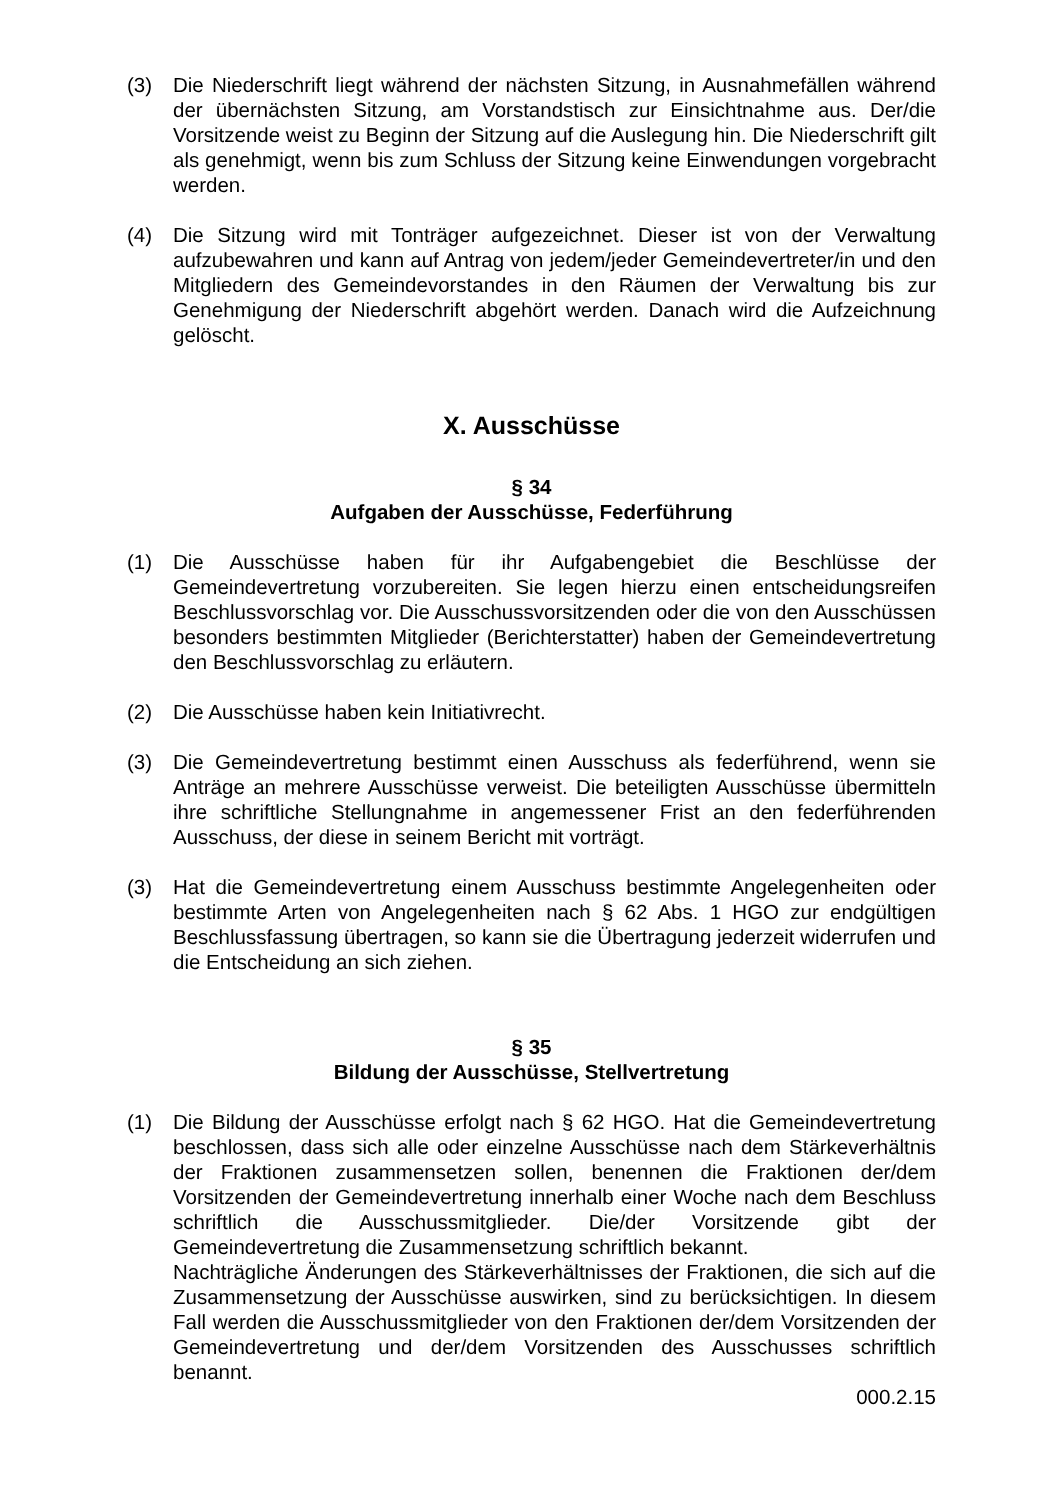(3) Die Niederschrift liegt während der nächsten Sitzung, in Ausnahmefällen während der übernächsten Sitzung, am Vorstandstisch zur Einsichtnahme aus. Der/die Vorsitzende weist zu Beginn der Sitzung auf die Auslegung hin. Die Niederschrift gilt als genehmigt, wenn bis zum Schluss der Sitzung keine Einwendungen vorgebracht werden.
(4) Die Sitzung wird mit Tonträger aufgezeichnet. Dieser ist von der Verwaltung aufzubewahren und kann auf Antrag von jedem/jeder Gemeindevertreter/in und den Mitgliedern des Gemeindevorstandes in den Räumen der Verwaltung bis zur Genehmigung der Niederschrift abgehört werden. Danach wird die Aufzeichnung gelöscht.
X. Ausschüsse
§ 34
Aufgaben der Ausschüsse, Federführung
(1) Die Ausschüsse haben für ihr Aufgabengebiet die Beschlüsse der Gemeindevertretung vorzubereiten. Sie legen hierzu einen entscheidungsreifen Beschlussvorschlag vor. Die Ausschussvorsitzenden oder die von den Ausschüssen besonders bestimmten Mitglieder (Berichterstatter) haben der Gemeindevertretung den Beschlussvorschlag zu erläutern.
(2) Die Ausschüsse haben kein Initiativrecht.
(3) Die Gemeindevertretung bestimmt einen Ausschuss als federführend, wenn sie Anträge an mehrere Ausschüsse verweist. Die beteiligten Ausschüsse übermitteln ihre schriftliche Stellungnahme in angemessener Frist an den federführenden Ausschuss, der diese in seinem Bericht mit vorträgt.
(3) Hat die Gemeindevertretung einem Ausschuss bestimmte Angelegenheiten oder bestimmte Arten von Angelegenheiten nach § 62 Abs. 1 HGO zur endgültigen Beschlussfassung übertragen, so kann sie die Übertragung jederzeit widerrufen und die Entscheidung an sich ziehen.
§ 35
Bildung der Ausschüsse, Stellvertretung
(1) Die Bildung der Ausschüsse erfolgt nach § 62 HGO. Hat die Gemeindevertretung beschlossen, dass sich alle oder einzelne Ausschüsse nach dem Stärkeverhältnis der Fraktionen zusammensetzen sollen, benennen die Fraktionen der/dem Vorsitzenden der Gemeindevertretung innerhalb einer Woche nach dem Beschluss schriftlich die Ausschussmitglieder. Die/der Vorsitzende gibt der Gemeindevertretung die Zusammensetzung schriftlich bekannt.
Nachträgliche Änderungen des Stärkeverhältnisses der Fraktionen, die sich auf die Zusammensetzung der Ausschüsse auswirken, sind zu berücksichtigen. In diesem Fall werden die Ausschussmitglieder von den Fraktionen der/dem Vorsitzenden der Gemeindevertretung und der/dem Vorsitzenden des Ausschusses schriftlich benannt.
000.2.15